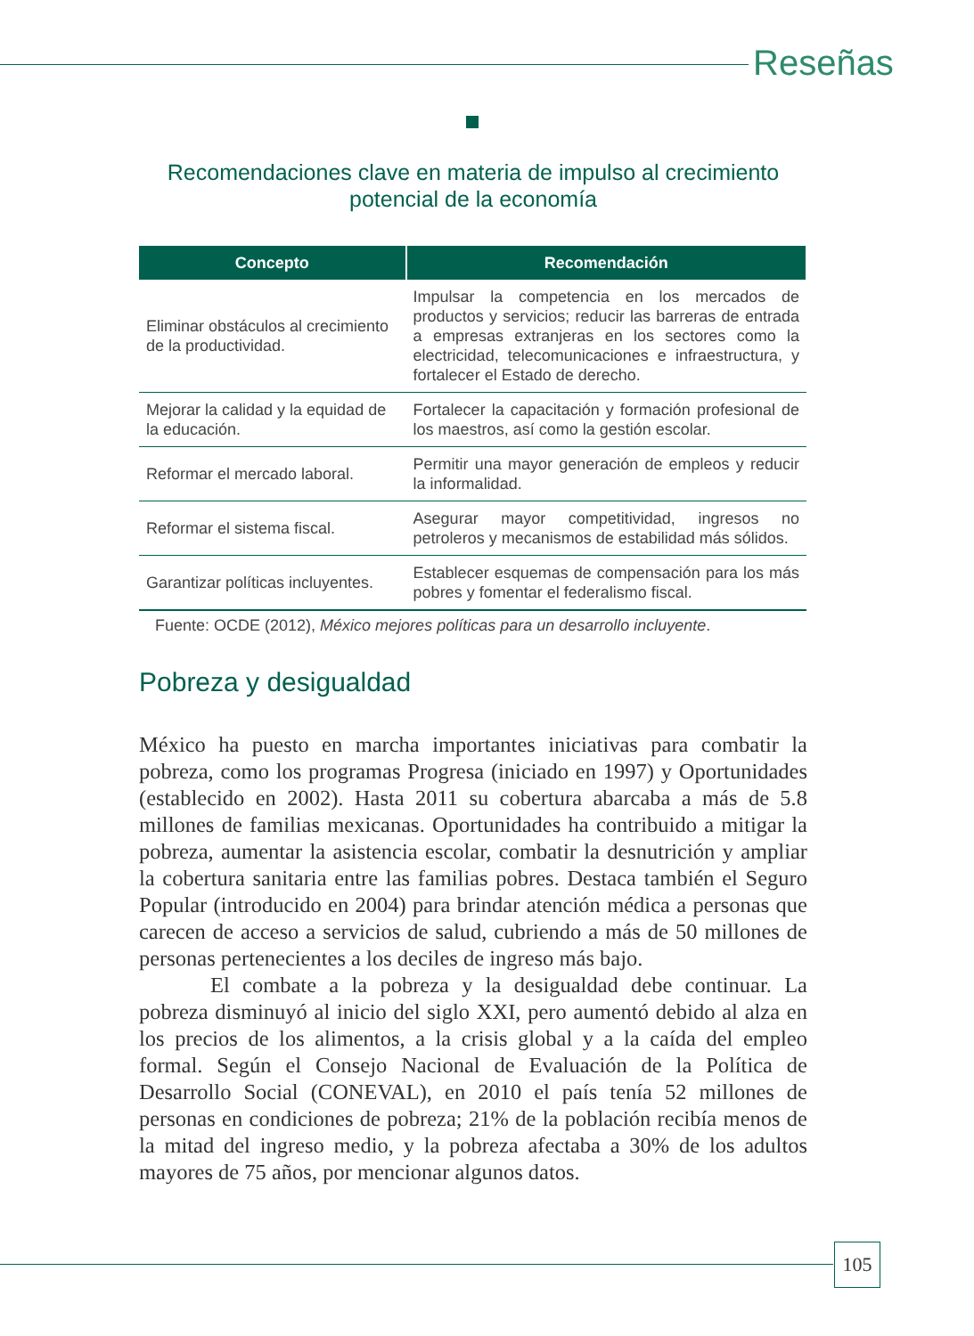Reseñas
Recomendaciones clave en materia de impulso al crecimiento
potencial de la economía
| Concepto | Recomendación |
| --- | --- |
| Eliminar obstáculos al crecimiento de la productividad. | Impulsar la competencia en los mercados de productos y servicios; reducir las barreras de entrada a empresas extranjeras en los sectores como la electricidad, telecomunicaciones e infraestructura, y fortalecer el Estado de derecho. |
| Mejorar la calidad y la equidad de la educación. | Fortalecer la capacitación y formación profesional de los maestros, así como la gestión escolar. |
| Reformar el mercado laboral. | Permitir una mayor generación de empleos y reducir la informalidad. |
| Reformar el sistema fiscal. | Asegurar mayor competitividad, ingresos no petroleros y mecanismos de estabilidad más sólidos. |
| Garantizar políticas incluyentes. | Establecer esquemas de compensación para los más pobres y fomentar el federalismo fiscal. |
Fuente: OCDE (2012), México mejores políticas para un desarrollo incluyente.
Pobreza y desigualdad
México ha puesto en marcha importantes iniciativas para combatir la pobreza, como los programas Progresa (iniciado en 1997) y Oportunidades (establecido en 2002). Hasta 2011 su cobertura abarcaba a más de 5.8 millones de familias mexicanas. Oportunidades ha contribuido a mitigar la pobreza, aumentar la asistencia escolar, combatir la desnutrición y ampliar la cobertura sanitaria entre las familias pobres. Destaca también el Seguro Popular (introducido en 2004) para brindar atención médica a personas que carecen de acceso a servicios de salud, cubriendo a más de 50 millones de personas pertenecientes a los deciles de ingreso más bajo.
El combate a la pobreza y la desigualdad debe continuar. La pobreza disminuyó al inicio del siglo XXI, pero aumentó debido al alza en los precios de los alimentos, a la crisis global y a la caída del empleo formal. Según el Consejo Nacional de Evaluación de la Política de Desarrollo Social (CONEVAL), en 2010 el país tenía 52 millones de personas en condiciones de pobreza; 21% de la población recibía menos de la mitad del ingreso medio, y la pobreza afectaba a 30% de los adultos mayores de 75 años, por mencionar algunos datos.
105